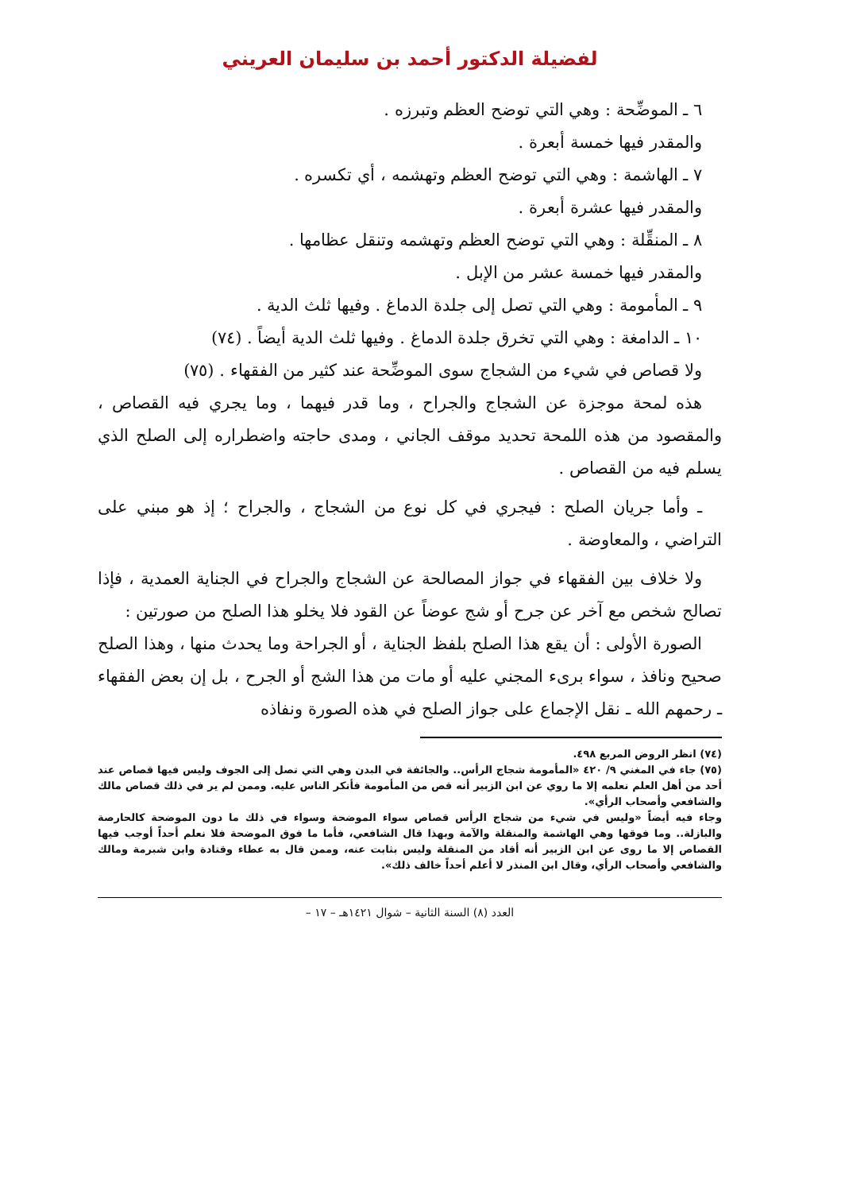لفضيلة الدكتور أحمد بن سليمان العريني
٦ ـ الموضِّحة : وهي التي توضح العظم وتبرزه .
والمقدر فيها خمسة أبعرة .
٧ ـ الهاشمة : وهي التي توضح العظم وتهشمه ، أي تكسره .
والمقدر فيها عشرة أبعرة .
٨ ـ المنقِّلة : وهي التي توضح العظم وتهشمه وتنقل عظامها .
والمقدر فيها خمسة عشر من الإبل .
٩ ـ المأمومة : وهي التي تصل إلى جلدة الدماغ . وفيها ثلث الدية .
١٠ ـ الدامغة : وهي التي تخرق جلدة الدماغ . وفيها ثلث الدية أيضاً . (٧٤)
ولا قصاص في شيء من الشجاج سوى الموضِّحة عند كثير من الفقهاء . (٧٥)
هذه لمحة موجزة عن الشجاج والجراح ، وما قدر فيهما ، وما يجري فيه القصاص ، والمقصود من هذه اللمحة تحديد موقف الجاني ، ومدى حاجته واضطراره إلى الصلح الذي يسلم فيه من القصاص .
ـ وأما جريان الصلح : فيجري في كل نوع من الشجاج ، والجراح ؛ إذ هو مبني على التراضي ، والمعاوضة .
ولا خلاف بين الفقهاء في جواز المصالحة عن الشجاج والجراح في الجناية العمدية ، فإذا تصالح شخص مع آخر عن جرح أو شج عوضاً عن القود فلا يخلو هذا الصلح من صورتين :
الصورة الأولى : أن يقع هذا الصلح بلفظ الجناية ، أو الجراحة وما يحدث منها ، وهذا الصلح صحيح ونافذ ، سواء برىء المجني عليه أو مات من هذا الشج أو الجرح ، بل إن بعض الفقهاء ـ رحمهم الله ـ نقل الإجماع على جواز الصلح في هذه الصورة ونفاذه
(٧٤) انظر الروض المربع ٤٩٨.
(٧٥) جاء في المغني ٩/ ٤٢٠ «المأمومة شجاج الرأس.. والجائفة في البدن وهي التي تصل إلى الجوف وليس فيها قصاص عند أحد من أهل العلم نعلمه إلا ما روي عن ابن الزبير أنه قص من المأمومة فأنكر الناس عليه. وممن لم ير في ذلك قصاص مالك والشافعي وأصحاب الرأي».
وجاء فيه أيضاً «وليس في شيء من شجاج الرأس قصاص سواء الموضحة وسواء في ذلك ما دون الموضحة كالحارصة والبازلة.. وما فوقها وهي الهاشمة والمنقلة والآمة وبهذا قال الشافعي، فأما ما فوق الموضحة فلا نعلم أحداً أوجب فيها القصاص إلا ما روى عن ابن الزبير أنه أقاد من المنقلة وليس بثابت عنه، وممن قال به عطاء وقتادة وابن شبرمة ومالك والشافعي وأصحاب الرأي، وقال ابن المنذر لا أعلم أحداً خالف ذلك».
العدد (٨) السنة الثانية – شوال ١٤٢١هـ – ١٧ –